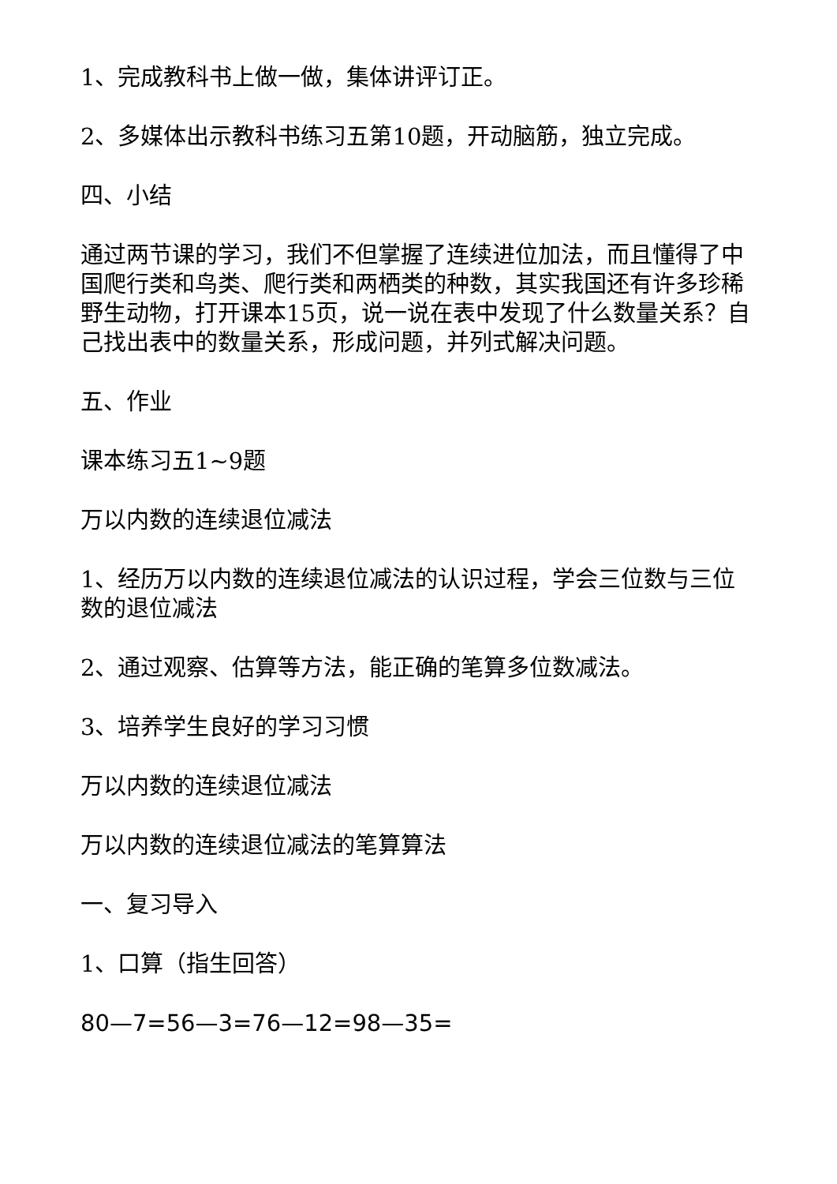1、完成教科书上做一做，集体讲评订正。
2、多媒体出示教科书练习五第10题，开动脑筋，独立完成。
四、小结
通过两节课的学习，我们不但掌握了连续进位加法，而且懂得了中国爬行类和鸟类、爬行类和两栖类的种数，其实我国还有许多珍稀野生动物，打开课本15页，说一说在表中发现了什么数量关系？自己找出表中的数量关系，形成问题，并列式解决问题。
五、作业
课本练习五1~9题
万以内数的连续退位减法
1、经历万以内数的连续退位减法的认识过程，学会三位数与三位数的退位减法
2、通过观察、估算等方法，能正确的笔算多位数减法。
3、培养学生良好的学习习惯
万以内数的连续退位减法
万以内数的连续退位减法的笔算算法
一、复习导入
1、口算（指生回答）
80—7=56—3=76—12=98—35=